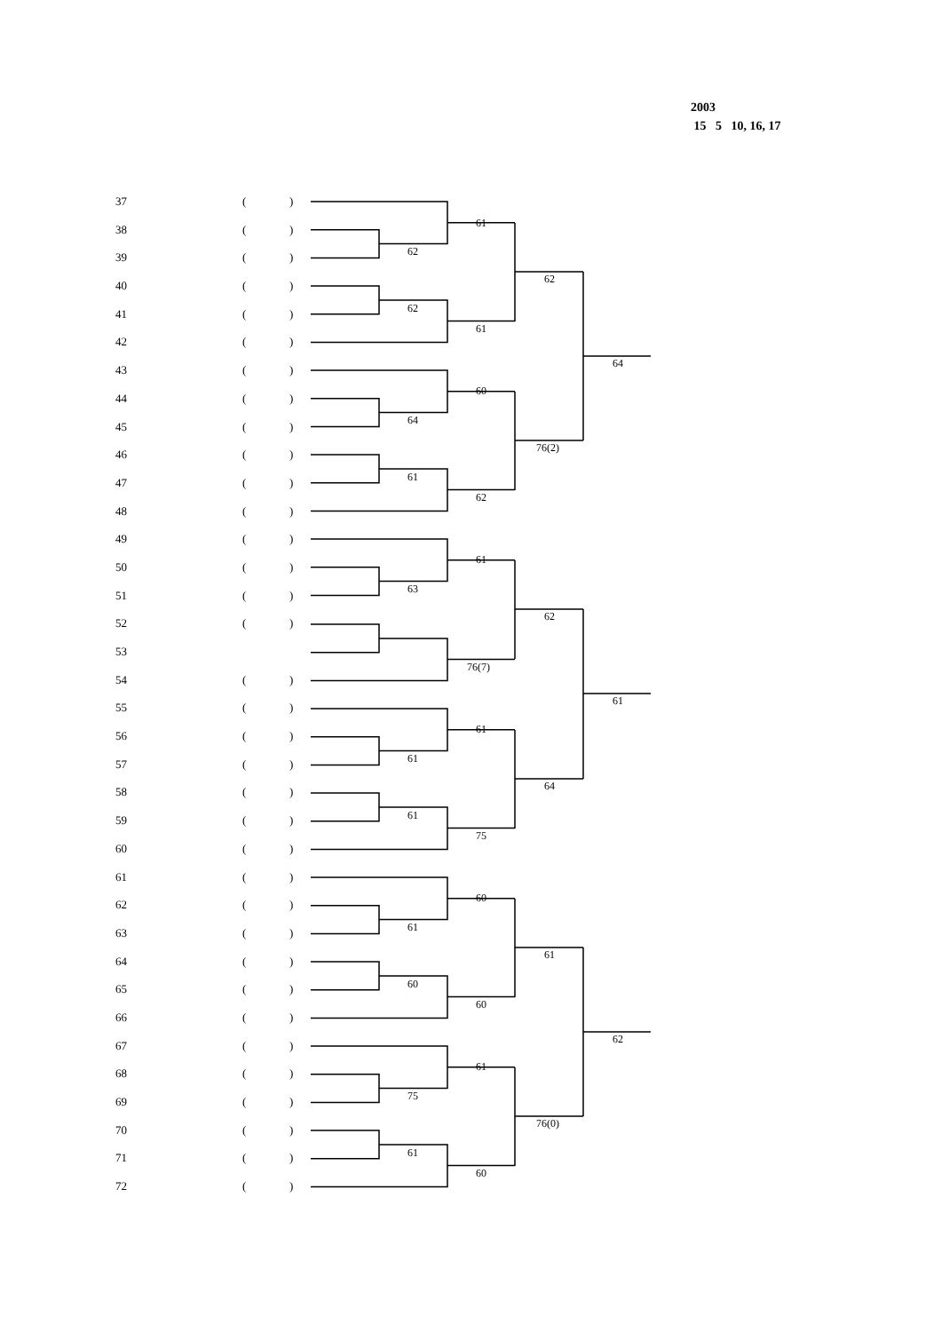2003
15 5 10, 16, 17
37 ()
38 ()
39 ()
40 ()
41 ()
42 ()
43 ()
44 ()
45 ()
46 ()
47 ()
48 ()
49 ()
50 ()
51 ()
52 ()
53
54 ()
55 ()
56 ()
57 ()
58 ()
59 ()
60 ()
61 ()
62 ()
63 ()
64 ()
65 ()
66 ()
67 ()
68 ()
69 ()
70 ()
71 ()
72 ()
62
61
62
61
64
60
61
62
63
61
76(7)
61
61
61
75
61
60
60
60
75
61
61
60
62
76(2)
62
64
61
76(0)
64
61
62